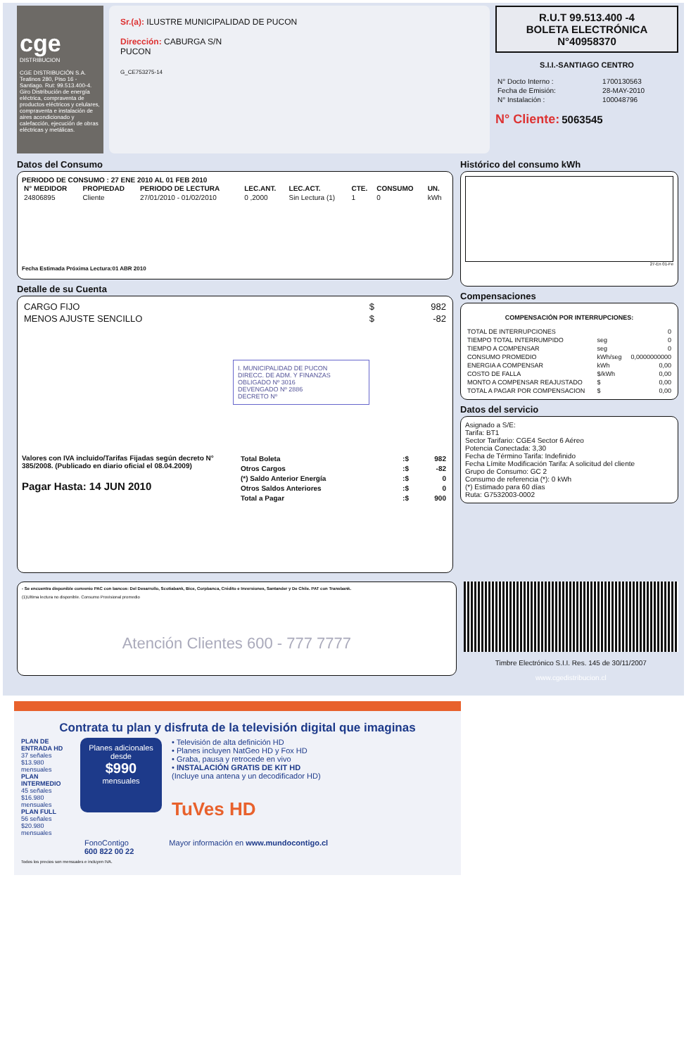cge
DISTRIBUCION
CGE DISTRIBUCIÓN S.A.
Teatinos 280, Piso 16 - Santiago. Rut: 99.513.400-4. Giro Distribución de energía eléctrica, compraventa de productos eléctricos y celulares, compraventa e instalación de aires acondicionado y calefacción, ejecución de obras eléctricas y metálicas.
Sr.(a): ILUSTRE MUNICIPALIDAD DE PUCON
Dirección: CABURGA S/N
PUCON
G_CE753275-14
R.U.T 99.513.400 -4
BOLETA ELECTRÓNICA
N°40958370
S.I.I.-SANTIAGO CENTRO
| N° Docto Interno : | 1700130563 |
| Fecha de Emisión: | 28-MAY-2010 |
| N° Instalación : | 100048796 |
N° Cliente: 5063545
Datos del Consumo
PERIODO DE CONSUMO : 27 ENE 2010 AL 01 FEB 2010
| N° MEDIDOR | PROPIEDAD | PERIODO DE LECTURA | LEC.ANT. | LEC.ACT. | CTE. | CONSUMO | UN. |
| --- | --- | --- | --- | --- | --- | --- | --- |
| 24806895 | Cliente | 27/01/2010 - 01/02/2010 | 0 ,2000 | Sin Lectura (1) | 1 | 0 | kWh |
Fecha Estimada Próxima Lectura:01 ABR 2010
Detalle de su Cuenta
| CARGO FIJO | $ | 982 |
| MENOS AJUSTE SENCILLO | $ | -82 |
I. MUNICIPALIDAD DE PUCON
DIRECC. DE ADM. Y FINANZAS
OBLIGADO Nº 3016
DEVENGADO Nº 2886
DECRETO Nº
Valores con IVA incluido/Tarifas Fijadas según decreto N° 385/2008. (Publicado en diario oficial el 08.04.2009)
Pagar Hasta: 14 JUN 2010
| Total Boleta | :$ | 982 |
| Otros Cargos | :$ | -82 |
| (*) Saldo Anterior Energía | :$ | 0 |
| Otros Saldos Anteriores | :$ | 0 |
| Total a Pagar | :$ | 900 |
Histórico del consumo kWh
27-En 01-Fe
Compensaciones
COMPENSACIÓN POR INTERRUPCIONES:
| TOTAL DE INTERRUPCIONES | | 0 |
| TIEMPO TOTAL INTERRUMPIDO | seg | 0 |
| TIEMPO A COMPENSAR | seg | 0 |
| CONSUMO PROMEDIO | kWh/seg | 0,0000000000 |
| ENERGIA A COMPENSAR | kWh | 0,00 |
| COSTO DE FALLA | $/kWh | 0,00 |
| MONTO A COMPENSAR REAJUSTADO | $ | 0,00 |
| TOTAL A PAGAR POR COMPENSACION | $ | 0,00 |
Datos del servicio
Asignado a S/E:
Tarifa: BT1
Sector Tarifario: CGE4 Sector 6 Aéreo
Potencia Conectada: 3,30
Fecha de Término Tarifa: Indefinido
Fecha Límite Modificación Tarifa: A solicitud del cliente
Grupo de Consumo: GC 2
Consumo de referencia (*): 0 kWh
(*) Estimado para 60 días
Ruta: G7532003-0002
- Se encuentra disponible convenio PAC con bancos: Del Desarrollo, Scotiabank, Bice, Corpbanca, Crédito e Inversiones, Santander y De Chile. PAT con Transbank.
(1)Ultima lectura no disponible. Consumo Provisional promedio
Atención Clientes 600 - 777 7777
Timbre Electrónico S.I.I. Res. 145 de 30/11/2007
www.cgedistribucion.cl
Contrata tu plan y disfruta de la televisión digital que imaginas
PLAN DE ENTRADA HD
37 señales $13.980 mensuales
PLAN INTERMEDIO
45 señales $16.980 mensuales
PLAN FULL
56 señales $20.980 mensuales
Planes adicionales desde
$990
mensuales
• Televisión de alta definición HD
• Planes incluyen NatGeo HD y Fox HD
• Graba, pausa y retrocede en vivo
• INSTALACIÓN GRATIS DE KIT HD
(Incluye una antena y un decodificador HD)
TuVes HD
FonoContigo
600 822 00 22 Mayor información en www.mundocontigo.cl
Todos los precios son mensuales e incluyen IVA.